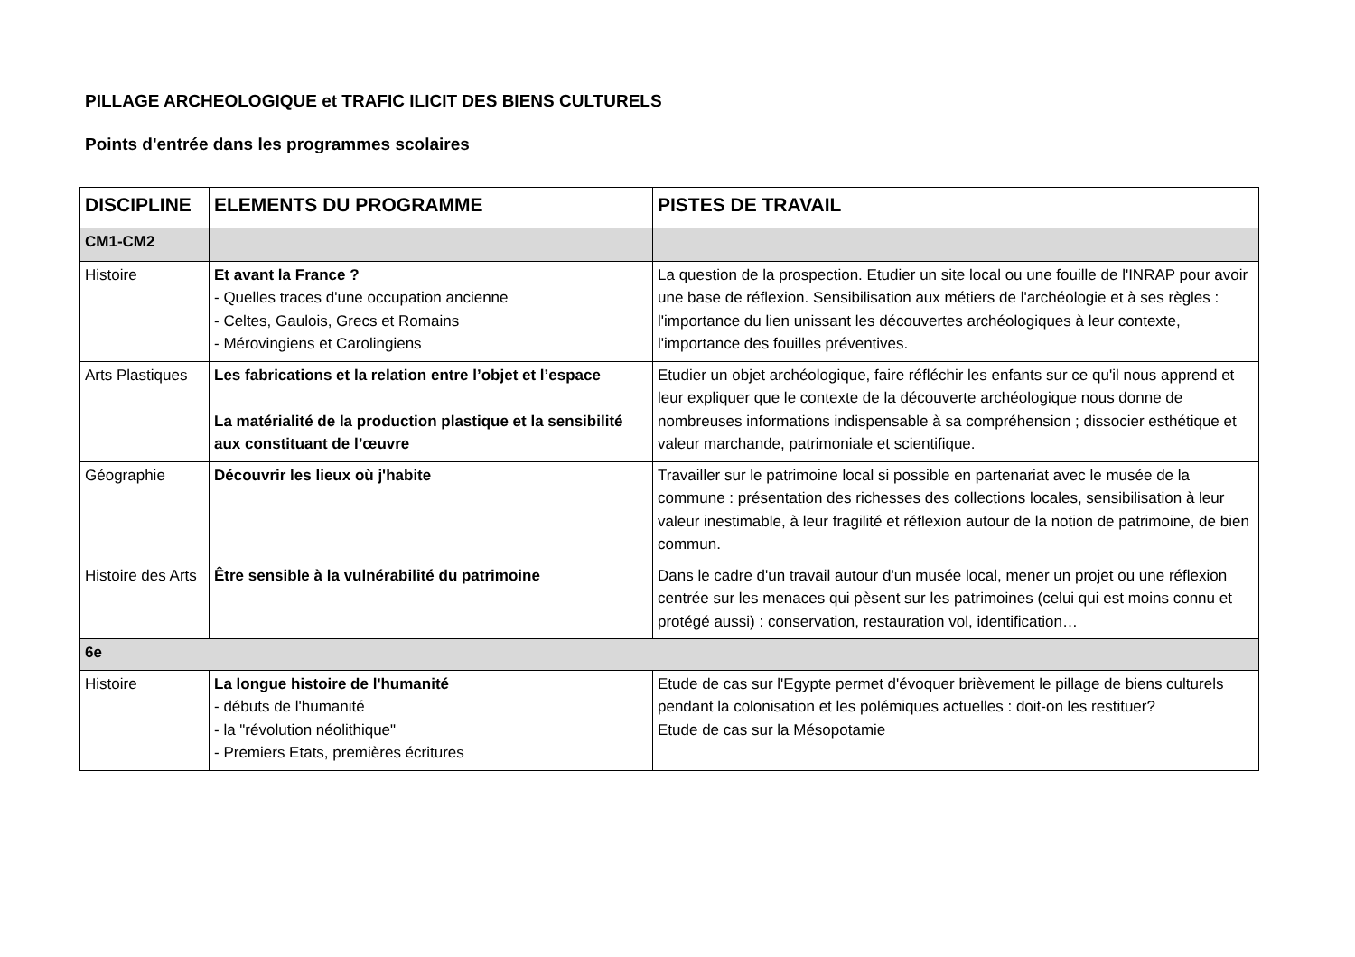PILLAGE ARCHEOLOGIQUE et TRAFIC ILICIT DES BIENS CULTURELS
Points d'entrée dans les programmes scolaires
| DISCIPLINE | ELEMENTS DU PROGRAMME | PISTES DE TRAVAIL |
| --- | --- | --- |
| CM1-CM2 | | |
| Histoire | Et avant la France ? - Quelles traces d'une occupation ancienne - Celtes, Gaulois, Grecs et Romains - Mérovingiens et Carolingiens | La question de la prospection. Etudier un site local ou une fouille de l'INRAP pour avoir une base de réflexion. Sensibilisation aux métiers de l'archéologie et à ses règles : l'importance du lien unissant les découvertes archéologiques à leur contexte, l'importance des fouilles préventives. |
| Arts Plastiques | Les fabrications et la relation entre l’objet et l’espace La matérialité de la production plastique et la sensibilité aux constituant de l’œuvre | Etudier un objet archéologique, faire réfléchir les enfants sur ce qu'il nous apprend et leur expliquer que le contexte de la découverte archéologique nous donne de nombreuses informations indispensable à sa compréhension ; dissocier esthétique et valeur marchande, patrimoniale et scientifique. |
| Géographie | Découvrir les lieux où j'habite | Travailler sur le patrimoine local si possible en partenariat avec le musée de la commune : présentation des richesses des collections locales, sensibilisation à leur valeur inestimable, à leur fragilité et réflexion autour de la notion de patrimoine, de bien commun. |
| Histoire des Arts | Être sensible à la vulnérabilité du patrimoine | Dans le cadre d'un travail autour d'un musée local, mener un projet ou une réflexion centrée sur les menaces qui pèsent sur les patrimoines (celui qui est moins connu et protégé aussi) : conservation, restauration vol, identification… |
| 6e | | |
| Histoire | La longue histoire de l'humanité - débuts de l'humanité - la "révolution néolithique" - Premiers Etats, premières écritures | Etude de cas sur l'Egypte permet d'évoquer brièvement le pillage de biens culturels pendant la colonisation et les polémiques actuelles : doit-on les restituer? Etude de cas sur la Mésopotamie |